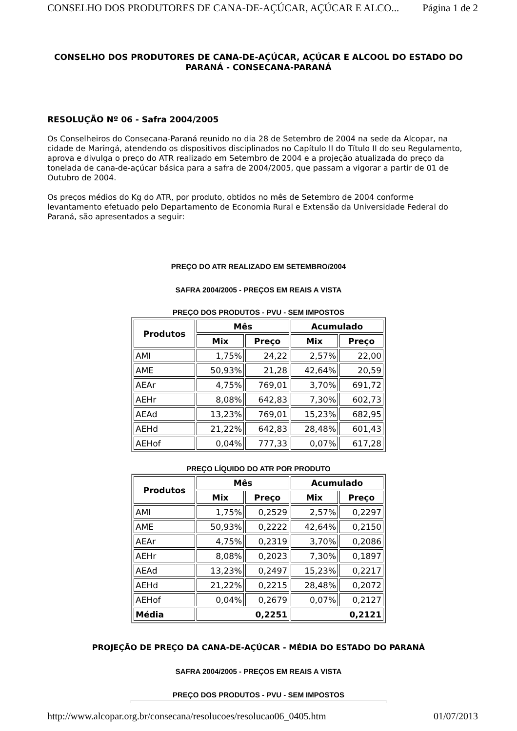CONSELHO DOS PRODUTORES DE CANA-DE-AÇÚCAR, AÇÚCAR E ALCO... Página 1 de 2
CONSELHO DOS PRODUTORES DE CANA-DE-AÇÚCAR, AÇÚCAR E ALCOOL DO ESTADO DO PARANÁ - CONSECANA-PARANÁ
RESOLUÇÃO Nº 06 - Safra 2004/2005
Os Conselheiros do Consecana-Paraná reunido no dia 28 de Setembro de 2004 na sede da Alcopar, na cidade de Maringá, atendendo os dispositivos disciplinados no Capítulo II do Título II do seu Regulamento, aprova e divulga o preço do ATR realizado em Setembro de 2004 e a projeção atualizada do preço da tonelada de cana-de-açúcar básica para a safra de 2004/2005, que passam a vigorar a partir de 01 de Outubro de 2004.
Os preços médios do Kg do ATR, por produto, obtidos no mês de Setembro de 2004 conforme levantamento efetuado pelo Departamento de Economia Rural e Extensão da Universidade Federal do Paraná, são apresentados a seguir:
PREÇO DO ATR REALIZADO EM SETEMBRO/2004
SAFRA 2004/2005 - PREÇOS EM REAIS A VISTA
PREÇO DOS PRODUTOS - PVU - SEM IMPOSTOS
| Produtos | Mês | | Acumulado | |
| --- | --- | --- | --- | --- |
| | Mix | Preço | Mix | Preço |
| AMI | 1,75% | 24,22 | 2,57% | 22,00 |
| AME | 50,93% | 21,28 | 42,64% | 20,59 |
| AEAr | 4,75% | 769,01 | 3,70% | 691,72 |
| AEHr | 8,08% | 642,83 | 7,30% | 602,73 |
| AEAd | 13,23% | 769,01 | 15,23% | 682,95 |
| AEHd | 21,22% | 642,83 | 28,48% | 601,43 |
| AEHof | 0,04% | 777,33 | 0,07% | 617,28 |
PREÇO LÍQUIDO DO ATR POR PRODUTO
| Produtos | Mês | | Acumulado | |
| --- | --- | --- | --- | --- |
| | Mix | Preço | Mix | Preço |
| AMI | 1,75% | 0,2529 | 2,57% | 0,2297 |
| AME | 50,93% | 0,2222 | 42,64% | 0,2150 |
| AEAr | 4,75% | 0,2319 | 3,70% | 0,2086 |
| AEHr | 8,08% | 0,2023 | 7,30% | 0,1897 |
| AEAd | 13,23% | 0,2497 | 15,23% | 0,2217 |
| AEHd | 21,22% | 0,2215 | 28,48% | 0,2072 |
| AEHof | 0,04% | 0,2679 | 0,07% | 0,2127 |
| Média | 0,2251 | | 0,2121 | |
PROJEÇÃO DE PREÇO DA CANA-DE-AÇÚCAR - MÉDIA DO ESTADO DO PARANÁ
SAFRA 2004/2005 - PREÇOS EM REAIS A VISTA
PREÇO DOS PRODUTOS - PVU - SEM IMPOSTOS
http://www.alcopar.org.br/consecana/resolucoes/resolucao06_0405.htm 01/07/2013